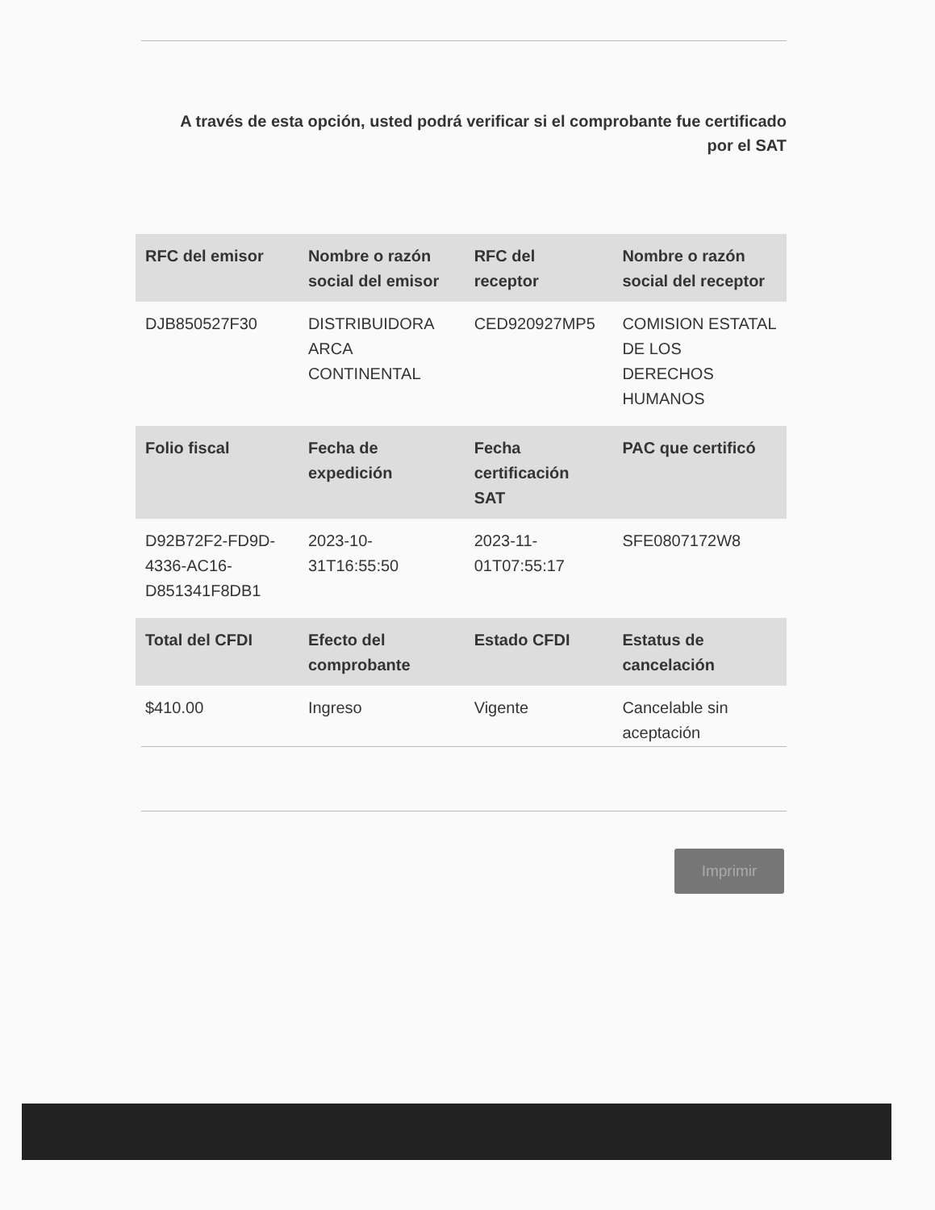A través de esta opción, usted podrá verificar si el comprobante fue certificado por el SAT
| RFC del emisor | Nombre o razón social del emisor | RFC del receptor | Nombre o razón social del receptor |
| --- | --- | --- | --- |
| DJB850527F30 | DISTRIBUIDORA ARCA CONTINENTAL | CED920927MP5 | COMISION ESTATAL DE LOS DERECHOS HUMANOS |
| Folio fiscal | Fecha de expedición | Fecha certificación SAT | PAC que certificó |
| D92B72F2-FD9D-4336-AC16-D851341F8DB1 | 2023-10-31T16:55:50 | 2023-11-01T07:55:17 | SFE0807172W8 |
| Total del CFDI | Efecto del comprobante | Estado CFDI | Estatus de cancelación |
| $410.00 | Ingreso | Vigente | Cancelable sin aceptación |
Imprimir